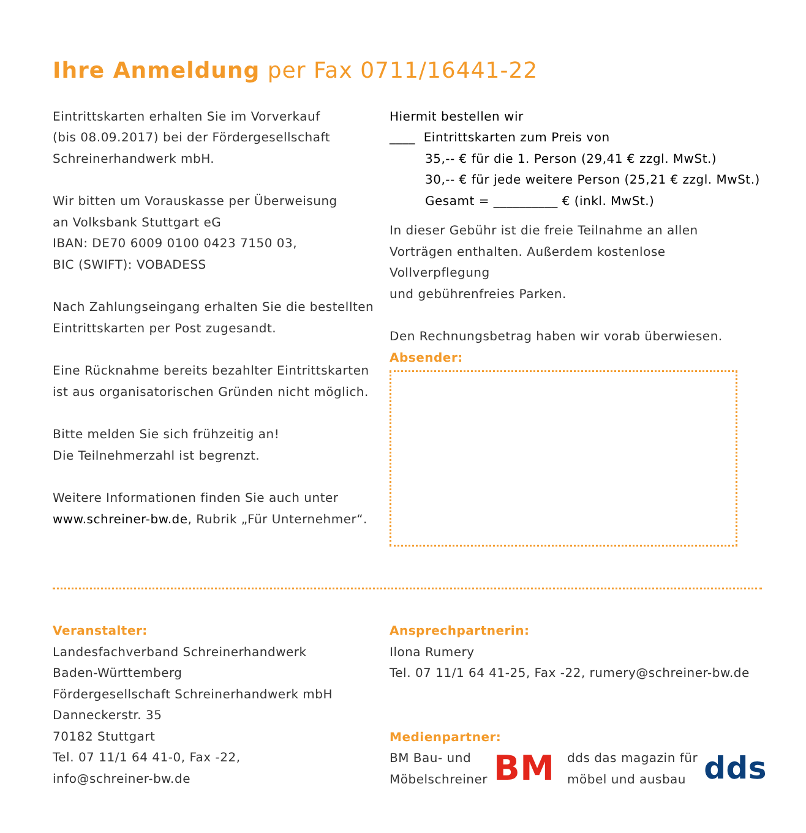Ihre Anmeldung per Fax 0711/16441-22
Eintrittskarten erhalten Sie im Vorverkauf
(bis 08.09.2017) bei der Fördergesellschaft
Schreinerhandwerk mbH.
Wir bitten um Vorauskasse per Überweisung
an Volksbank Stuttgart eG
IBAN: DE70 6009 0100 0423 7150 03,
BIC (SWIFT): VOBADESS
Nach Zahlungseingang erhalten Sie die bestellten
Eintrittskarten per Post zugesandt.
Eine Rücknahme bereits bezahlter Eintrittskarten
ist aus organisatorischen Gründen nicht möglich.
Bitte melden Sie sich frühzeitig an!
Die Teilnehmerzahl ist begrenzt.
Weitere Informationen finden Sie auch unter
www.schreiner-bw.de, Rubrik „Für Unternehmer“.
Hiermit bestellen wir
____ Eintrittskarten zum Preis von
35,-- € für die 1. Person (29,41 € zzgl. MwSt.)
30,-- € für jede weitere Person (25,21 € zzgl. MwSt.)
Gesamt = __________ € (inkl. MwSt.)
In dieser Gebühr ist die freie Teilnahme an allen
Vorträgen enthalten. Außerdem kostenlose Vollverpflegung
und gebührenfreies Parken.
Den Rechnungsbetrag haben wir vorab überwiesen.
Absender:
Veranstalter:
Landesfachverband Schreinerhandwerk
Baden-Württemberg
Fördergesellschaft Schreinerhandwerk mbH
Danneckerstr. 35
70182 Stuttgart
Tel. 07 11/1 64 41-0, Fax -22,
info@schreiner-bw.de
Ansprechpartnerin:
Ilona Rumery
Tel. 07 11/1 64 41-25, Fax -22, rumery@schreiner-bw.de
Medienpartner:
BM Bau- und
Möbelschreiner
BM
dds das magazin für
möbel und ausbau
dds